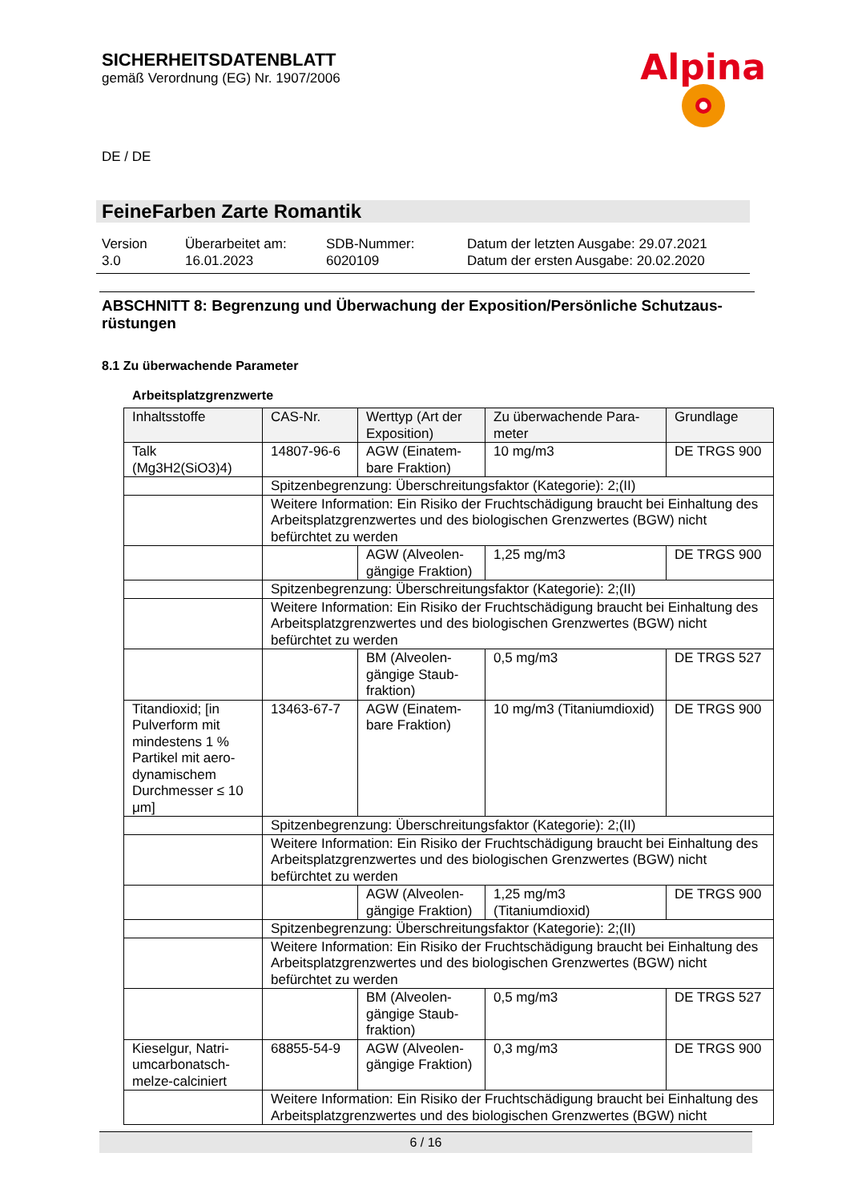SICHERHEITSDATENBLATT
gemäß Verordnung (EG) Nr. 1907/2006
Alpina
DE / DE
FeineFarben Zarte Romantik
| Version 3.0 | Überarbeitet am: 16.01.2023 | SDB-Nummer: 6020109 | Datum der letzten Ausgabe: 29.07.2021 Datum der ersten Ausgabe: 20.02.2020 |
ABSCHNITT 8: Begrenzung und Überwachung der Exposition/Persönliche Schutzaus-
rüstungen
8.1 Zu überwachende Parameter
Arbeitsplatzgrenzwerte
| Inhaltsstoffe | CAS-Nr. | Werttyp (Art der Exposition) | Zu überwachende Para-meter | Grundlage |
| --- | --- | --- | --- | --- |
| Talk (Mg3H2(SiO3)4) | 14807-96-6 | AGW (Einatem-bare Fraktion) | 10 mg/m3 | DE TRGS 900 |
| | Spitzenbegrenzung: Überschreitungsfaktor (Kategorie): 2;(II) | | | |
| | Weitere Information: Ein Risiko der Fruchtschädigung braucht bei Einhaltung des Arbeitsplatzgrenzwertes und des biologischen Grenzwertes (BGW) nicht befürchtet zu werden | | | |
| | | AGW (Alveolen-gängige Fraktion) | 1,25 mg/m3 | DE TRGS 900 |
| | Spitzenbegrenzung: Überschreitungsfaktor (Kategorie): 2;(II) | | | |
| | Weitere Information: Ein Risiko der Fruchtschädigung braucht bei Einhaltung des Arbeitsplatzgrenzwertes und des biologischen Grenzwertes (BGW) nicht befürchtet zu werden | | | |
| | | BM (Alveolen-gängige Staub-fraktion) | 0,5 mg/m3 | DE TRGS 527 |
| Titandioxid; [in Pulverform mit mindestens 1 % Partikel mit aero-dynamischem Durchmesser ≤ 10 μm] | 13463-67-7 | AGW (Einatem-bare Fraktion) | 10 mg/m3 (Titaniumdioxid) | DE TRGS 900 |
| | Spitzenbegrenzung: Überschreitungsfaktor (Kategorie): 2;(II) | | | |
| | Weitere Information: Ein Risiko der Fruchtschädigung braucht bei Einhaltung des Arbeitsplatzgrenzwertes und des biologischen Grenzwertes (BGW) nicht befürchtet zu werden | | | |
| | | AGW (Alveolen-gängige Fraktion) | 1,25 mg/m3 (Titaniumdioxid) | DE TRGS 900 |
| | Spitzenbegrenzung: Überschreitungsfaktor (Kategorie): 2;(II) | | | |
| | Weitere Information: Ein Risiko der Fruchtschädigung braucht bei Einhaltung des Arbeitsplatzgrenzwertes und des biologischen Grenzwertes (BGW) nicht befürchtet zu werden | | | |
| | | BM (Alveolen-gängige Staub-fraktion) | 0,5 mg/m3 | DE TRGS 527 |
| Kieselgur, Natri-umcarbonatsch-melze-calciniert | 68855-54-9 | AGW (Alveolen-gängige Fraktion) | 0,3 mg/m3 | DE TRGS 900 |
| | Weitere Information: Ein Risiko der Fruchtschädigung braucht bei Einhaltung des Arbeitsplatzgrenzwertes und des biologischen Grenzwertes (BGW) nicht | | | |
6 / 16